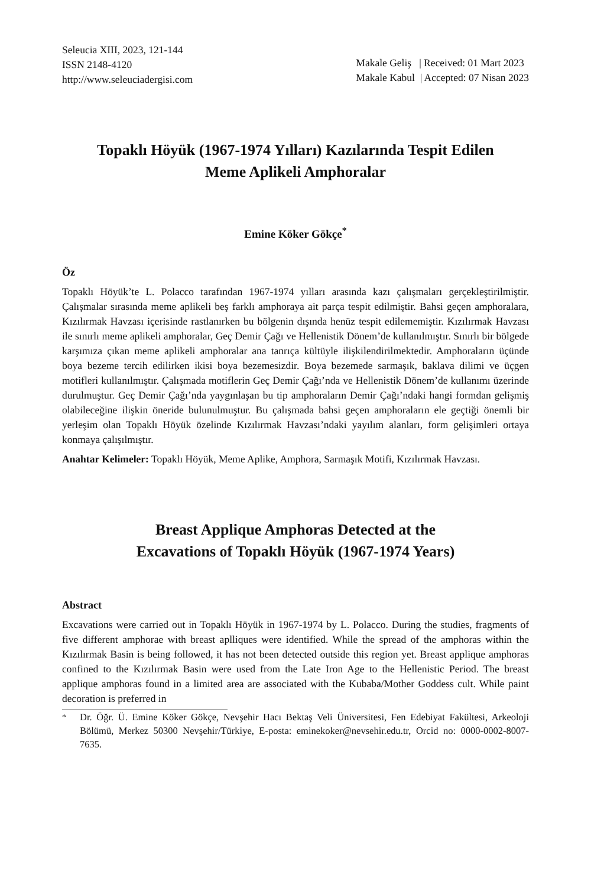Seleucia XIII, 2023, 121-144
ISSN 2148-4120
http://www.seleuciadergisi.com
Makale Geliş | Received: 01 Mart 2023
Makale Kabul | Accepted: 07 Nisan 2023
Topaklı Höyük (1967-1974 Yılları) Kazılarında Tespit Edilen
Meme Aplikeli Amphoralar
Emine Köker Gökçe<sup>*</sup>
Öz
Topaklı Höyük’te L. Polacco tarafından 1967-1974 yılları arasında kazı çalışmaları gerçekleştirilmiştir. Çalışmalar sırasında meme aplikeli beş farklı amphoraya ait parça tespit edilmiştir. Bahsi geçen amphoralara, Kızılırmak Havzası içerisinde rastlanırken bu bölgenin dışında henüz tespit edilememiştir. Kızılırmak Havzası ile sınırlı meme aplikeli amphoralar, Geç Demir Çağı ve Hellenistik Dönem’de kullanılmıştır. Sınırlı bir bölgede karşımıza çıkan meme aplikeli amphoralar ana tanrıça kültüyle ilişkilendirilmektedir. Amphoraların üçünde boya bezeme tercih edilirken ikisi boya bezemesizdir. Boya bezemede sarmaşık, baklava dilimi ve üçgen motifleri kullanılmıştır. Çalışmada motiflerin Geç Demir Çağı’nda ve Hellenistik Dönem’de kullanımı üzerinde durulmuştur. Geç Demir Çağı’nda yaygınlaşan bu tip amphoraların Demir Çağı’ndaki hangi formdan gelişmiş olabileceğine ilişkin öneride bulunulmuştur. Bu çalışmada bahsi geçen amphoraların ele geçtiği önemli bir yerleşim olan Topaklı Höyük özelinde Kızılırmak Havzası’ndaki yayılım alanları, form gelişimleri ortaya konmaya çalışılmıştır.
Anahtar Kelimeler: Topaklı Höyük, Meme Aplike, Amphora, Sarmaşık Motifi, Kızılırmak Havzası.
Breast Applique Amphoras Detected at the
Excavations of Topaklı Höyük (1967-1974 Years)
Abstract
Excavations were carried out in Topaklı Höyük in 1967-1974 by L. Polacco. During the studies, fragments of five different amphorae with breast aplliques were identified. While the spread of the amphoras within the Kızılırmak Basin is being followed, it has not been detected outside this region yet. Breast applique amphoras confined to the Kızılırmak Basin were used from the Late Iron Age to the Hellenistic Period. The breast applique amphoras found in a limited area are associated with the Kubaba/Mother Goddess cult. While paint decoration is preferred in
<sup>*</sup> Dr. Öğr. Ü. Emine Köker Gökçe, Nevşehir Hacı Bektaş Veli Üniversitesi, Fen Edebiyat Fakültesi, Arkeoloji Bölümü, Merkez 50300 Nevşehir/Türkiye, E-posta: eminekoker@nevsehir.edu.tr, Orcid no: 0000-0002-8007-7635.